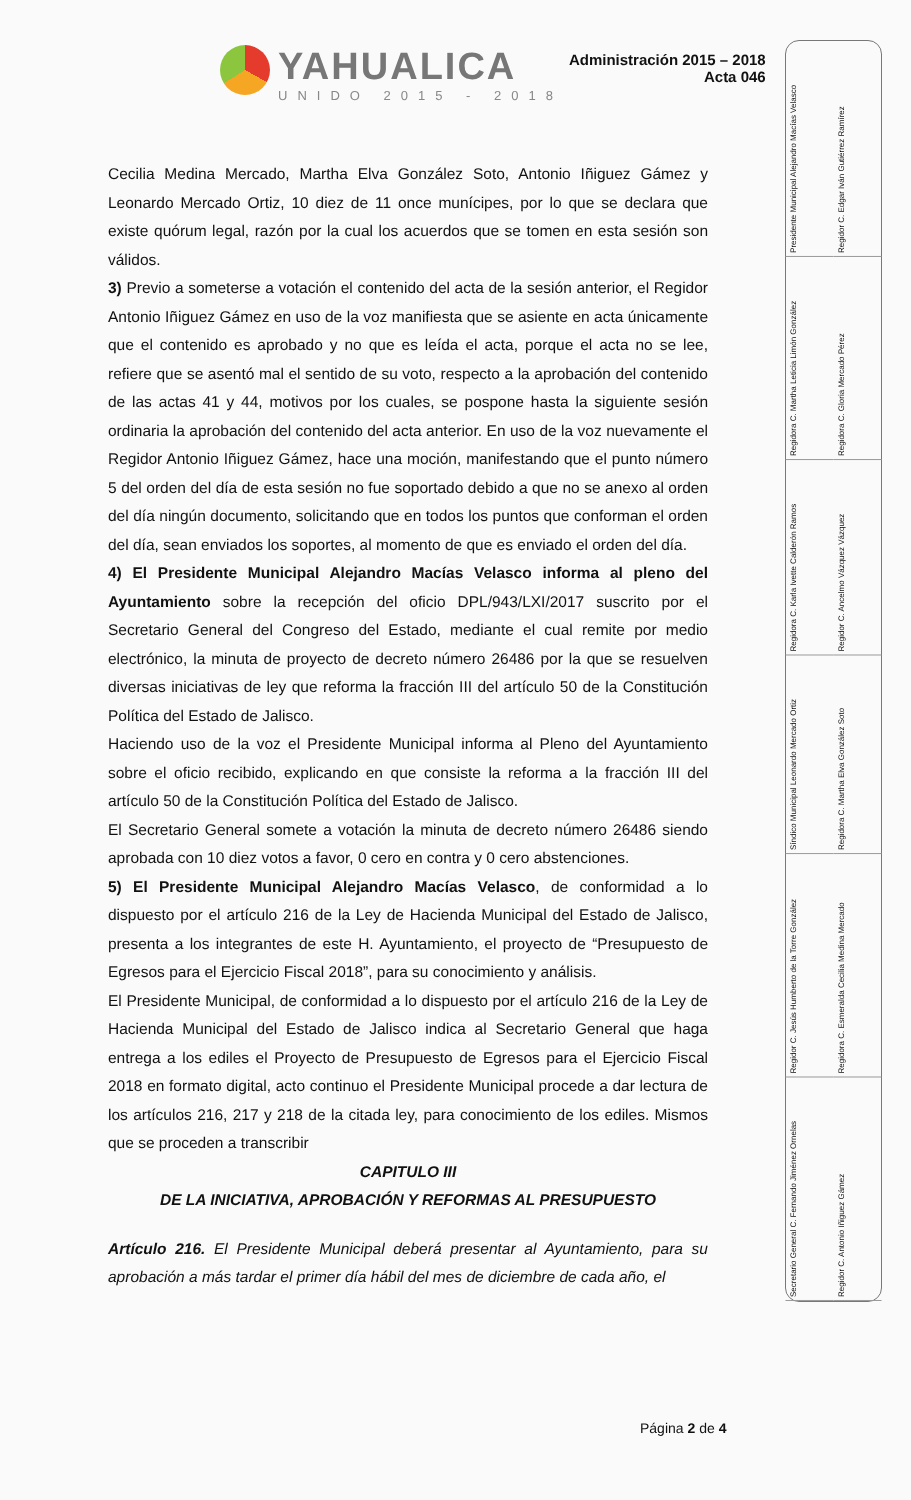YAHUALICA
UNIDO 2015 - 2018
Administración 2015 – 2018
Acta 046
Cecilia Medina Mercado, Martha Elva González Soto, Antonio Iñiguez Gámez y Leonardo Mercado Ortiz, 10 diez de 11 once munícipes, por lo que se declara que existe quórum legal, razón por la cual los acuerdos que se tomen en esta sesión son válidos.
3) Previo a someterse a votación el contenido del acta de la sesión anterior, el Regidor Antonio Iñiguez Gámez en uso de la voz manifiesta que se asiente en acta únicamente que el contenido es aprobado y no que es leída el acta, porque el acta no se lee, refiere que se asentó mal el sentido de su voto, respecto a la aprobación del contenido de las actas 41 y 44, motivos por los cuales, se pospone hasta la siguiente sesión ordinaria la aprobación del contenido del acta anterior. En uso de la voz nuevamente el Regidor Antonio Iñiguez Gámez, hace una moción, manifestando que el punto número 5 del orden del día de esta sesión no fue soportado debido a que no se anexo al orden del día ningún documento, solicitando que en todos los puntos que conforman el orden del día, sean enviados los soportes, al momento de que es enviado el orden del día.
4) El Presidente Municipal Alejandro Macías Velasco informa al pleno del Ayuntamiento sobre la recepción del oficio DPL/943/LXI/2017 suscrito por el Secretario General del Congreso del Estado, mediante el cual remite por medio electrónico, la minuta de proyecto de decreto número 26486 por la que se resuelven diversas iniciativas de ley que reforma la fracción III del artículo 50 de la Constitución Política del Estado de Jalisco.
Haciendo uso de la voz el Presidente Municipal informa al Pleno del Ayuntamiento sobre el oficio recibido, explicando en que consiste la reforma a la fracción III del artículo 50 de la Constitución Política del Estado de Jalisco.
El Secretario General somete a votación la minuta de decreto número 26486 siendo aprobada con 10 diez votos a favor, 0 cero en contra y 0 cero abstenciones.
5) El Presidente Municipal Alejandro Macías Velasco, de conformidad a lo dispuesto por el artículo 216 de la Ley de Hacienda Municipal del Estado de Jalisco, presenta a los integrantes de este H. Ayuntamiento, el proyecto de “Presupuesto de Egresos para el Ejercicio Fiscal 2018”, para su conocimiento y análisis.
El Presidente Municipal, de conformidad a lo dispuesto por el artículo 216 de la Ley de Hacienda Municipal del Estado de Jalisco indica al Secretario General que haga entrega a los ediles el Proyecto de Presupuesto de Egresos para el Ejercicio Fiscal 2018 en formato digital, acto continuo el Presidente Municipal procede a dar lectura de los artículos 216, 217 y 218 de la citada ley, para conocimiento de los ediles. Mismos que se proceden a transcribir
CAPITULO III
DE LA INICIATIVA, APROBACIÓN Y REFORMAS AL PRESUPUESTO
Artículo 216. El Presidente Municipal deberá presentar al Ayuntamiento, para su aprobación a más tardar el primer día hábil del mes de diciembre de cada año, el
Presidente Municipal Alejandro Macías Velasco
Regidor C. Edgar Iván Gutiérrez Ramírez
Regidora C. Martha Leticia Limón González
Regidora C. Gloria Mercado Pérez
Regidora C. Karla Ivette Calderón Ramos
Regidor C. Ancelmo Vázquez Vázquez
Síndico Municipal Leonardo Mercado Ortiz
Regidora C. Martha Elva González Soto
Regidor C. Jesús Humberto de la Torre González
Regidora C. Esmeralda Cecilia Medina Mercado
Secretario General C. Fernando Jiménez Ornelas
Regidor C. Antonio Iñiguez Gámez
Página 2 de 4